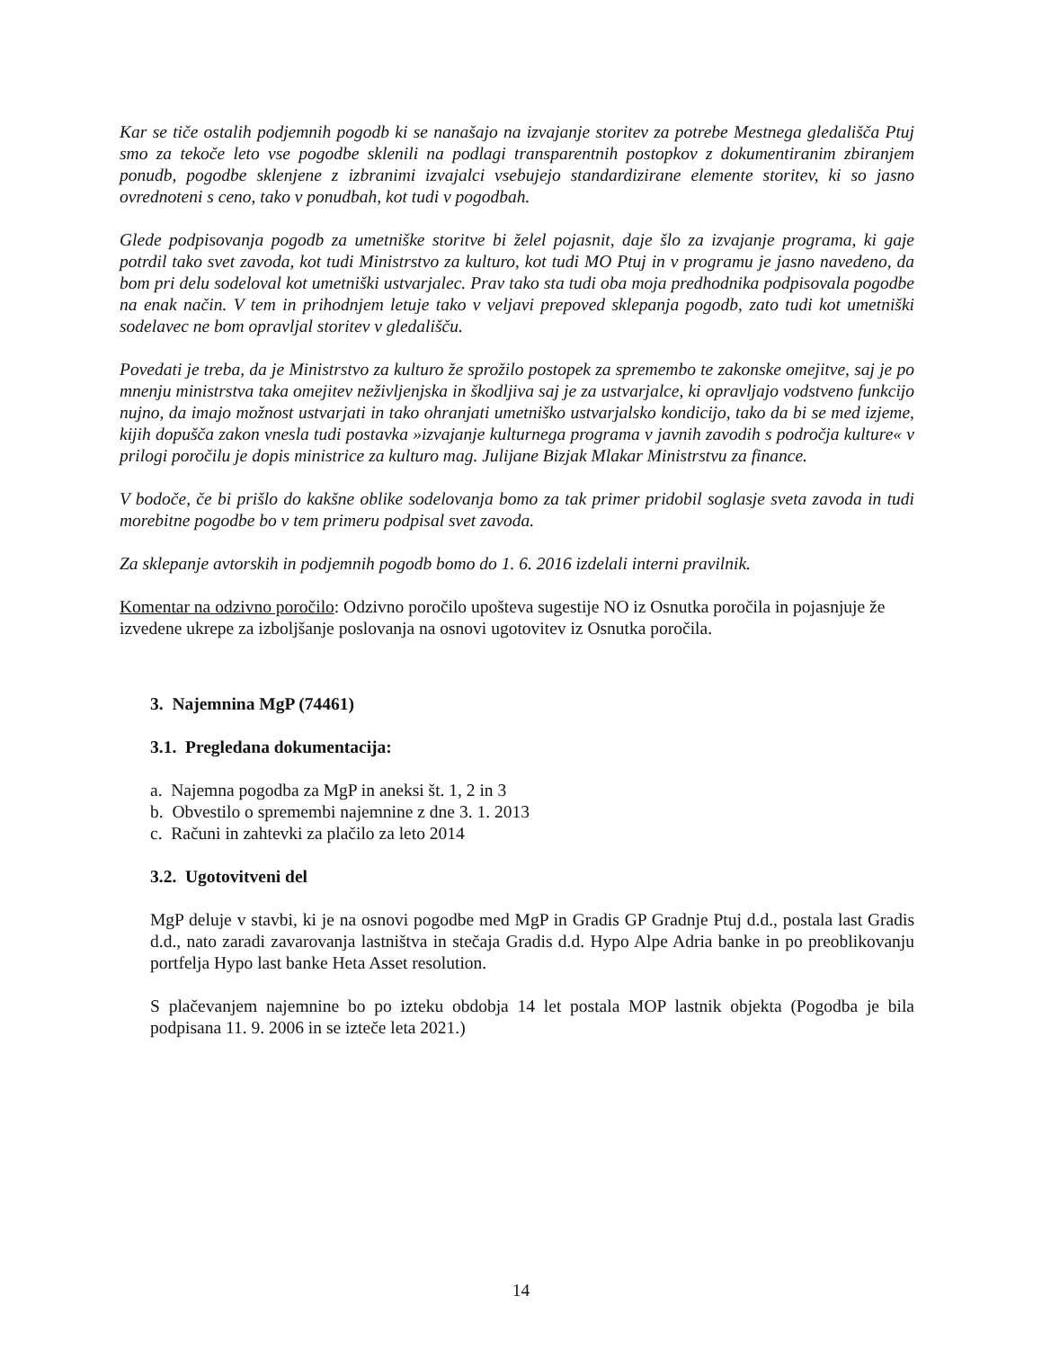Kar se tiče ostalih podjemnih pogodb ki se nanašajo na izvajanje storitev za potrebe Mestnega gledališča Ptuj smo za tekoče leto vse pogodbe sklenili na podlagi transparentnih postopkov z dokumentiranim zbiranjem ponudb, pogodbe sklenjene z izbranimi izvajalci vsebujejo standardizirane elemente storitev, ki so jasno ovrednoteni s ceno, tako v ponudbah, kot tudi v pogodbah.
Glede podpisovanja pogodb za umetniške storitve bi želel pojasnit, daje šlo za izvajanje programa, ki gaje potrdil tako svet zavoda, kot tudi Ministrstvo za kulturo, kot tudi MO Ptuj in v programu je jasno navedeno, da bom pri delu sodeloval kot umetniški ustvarjalec. Prav tako sta tudi oba moja predhodnika podpisovala pogodbe na enak način. V tem in prihodnjem letuje tako v veljavi prepoved sklepanja pogodb, zato tudi kot umetniški sodelavec ne bom opravljal storitev v gledališču.
Povedati je treba, da je Ministrstvo za kulturo že sprožilo postopek za spremembo te zakonske omejitve, saj je po mnenju ministrstva taka omejitev neživljenjska in škodljiva saj je za ustvarjalce, ki opravljajo vodstveno funkcijo nujno, da imajo možnost ustvarjati in tako ohranjati umetniško ustvarjalsko kondicijo, tako da bi se med izjeme, kijih dopušča zakon vnesla tudi postavka »izvajanje kulturnega programa v javnih zavodih s področja kulture« v prilogi poročilu je dopis ministrice za kulturo mag. Julijane Bizjak Mlakar Ministrstvu za finance.
V bodoče, če bi prišlo do kakšne oblike sodelovanja bomo za tak primer pridobil soglasje sveta zavoda in tudi morebitne pogodbe bo v tem primeru podpisal svet zavoda.
Za sklepanje avtorskih in podjemnih pogodb bomo do 1. 6. 2016 izdelali interni pravilnik.
Komentar na odzivno poročilo: Odzivno poročilo upošteva sugestije NO iz Osnutka poročila in pojasnjuje že izvedene ukrepe za izboljšanje poslovanja na osnovi ugotovitev iz Osnutka poročila.
3. Najemnina MgP (74461)
3.1. Pregledana dokumentacija:
a. Najemna pogodba za MgP in aneksi št. 1, 2 in 3
b. Obvestilo o spremembi najemnine z dne 3. 1. 2013
c. Računi in zahtevki za plačilo za leto 2014
3.2. Ugotovitveni del
MgP deluje v stavbi, ki je na osnovi pogodbe med MgP in Gradis GP Gradnje Ptuj d.d., postala last Gradis d.d., nato zaradi zavarovanja lastništva in stečaja Gradis d.d. Hypo Alpe Adria banke in po preoblikovanju portfelja Hypo last banke Heta Asset resolution.
S plačevanjem najemnine bo po izteku obdobja 14 let postala MOP lastnik objekta (Pogodba je bila podpisana 11. 9. 2006 in se izteče leta 2021.)
14